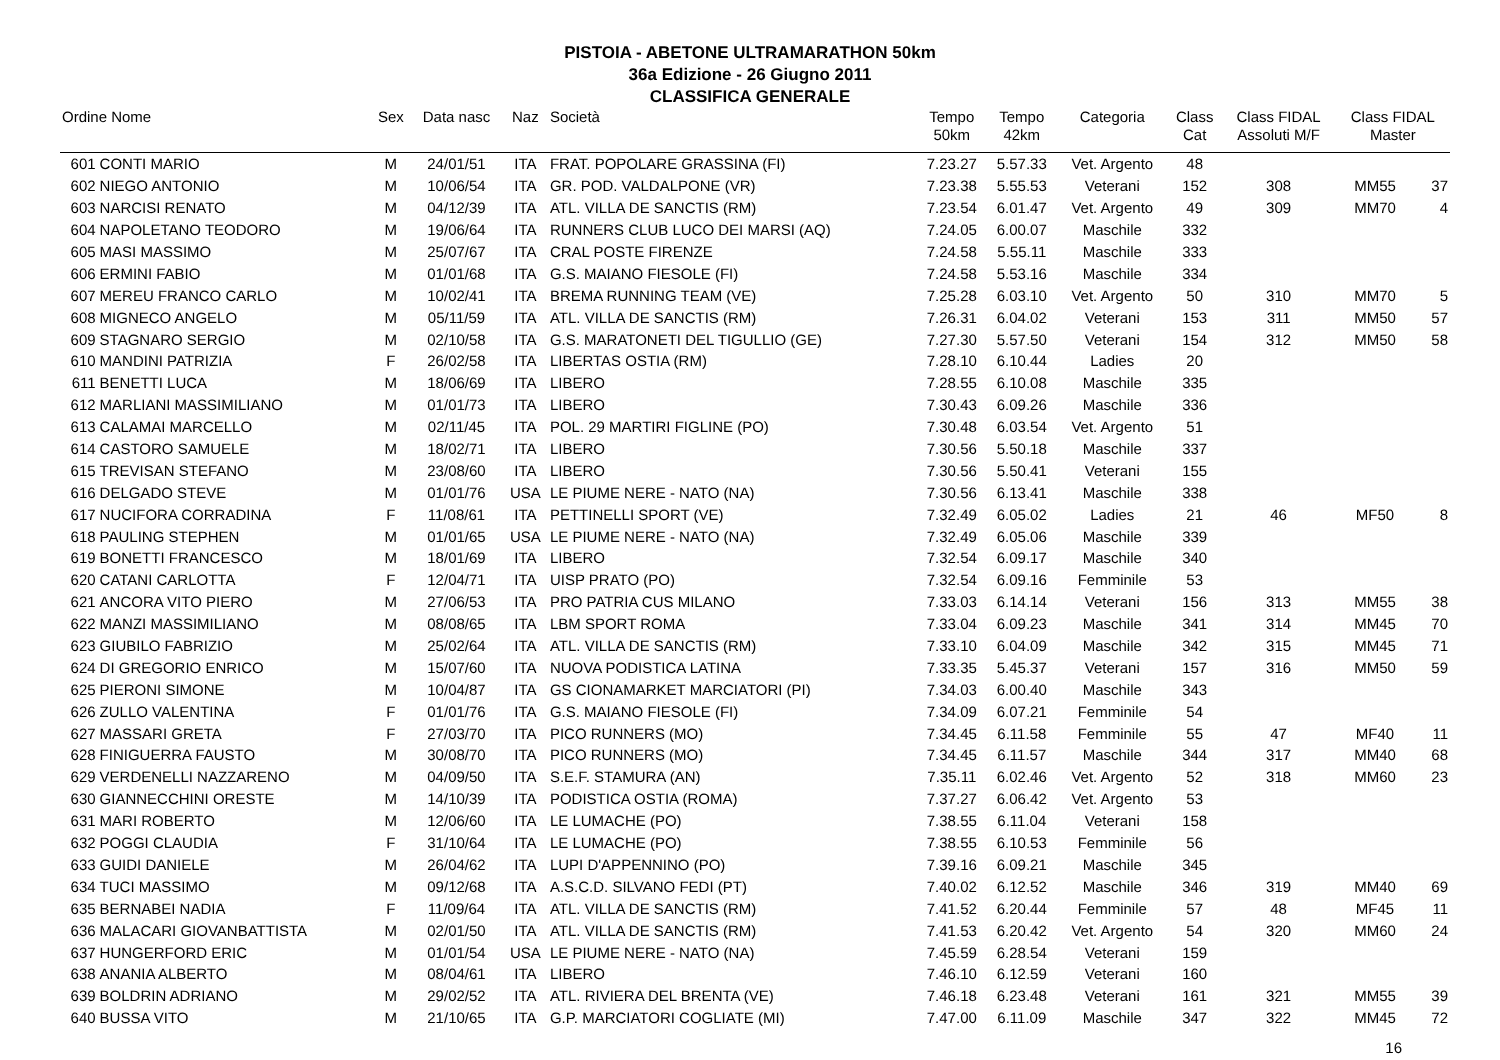PISTOIA - ABETONE ULTRAMARATHON 50km
36a Edizione - 26 Giugno 2011
CLASSIFICA GENERALE
| Ordine Nome | | Sex | Data nasc | Naz | Società | Tempo 50km | Tempo 42km | Categoria | Class Cat | Class FIDAL Assoluti M/F | Class FIDAL Master | |
| --- | --- | --- | --- | --- | --- | --- | --- | --- | --- | --- | --- | --- |
| 601 | CONTI MARIO | M | 24/01/51 | ITA | FRAT. POPOLARE GRASSINA (FI) | 7.23.27 | 5.57.33 | Vet. Argento | 48 | | | |
| 602 | NIEGO ANTONIO | M | 10/06/54 | ITA | GR. POD. VALDALPONE (VR) | 7.23.38 | 5.55.53 | Veterani | 152 | 308 | MM55 | 37 |
| 603 | NARCISI RENATO | M | 04/12/39 | ITA | ATL. VILLA DE SANCTIS (RM) | 7.23.54 | 6.01.47 | Vet. Argento | 49 | 309 | MM70 | 4 |
| 604 | NAPOLETANO TEODORO | M | 19/06/64 | ITA | RUNNERS CLUB LUCO DEI MARSI (AQ) | 7.24.05 | 6.00.07 | Maschile | 332 | | | |
| 605 | MASI MASSIMO | M | 25/07/67 | ITA | CRAL POSTE FIRENZE | 7.24.58 | 5.55.11 | Maschile | 333 | | | |
| 606 | ERMINI FABIO | M | 01/01/68 | ITA | G.S. MAIANO FIESOLE (FI) | 7.24.58 | 5.53.16 | Maschile | 334 | | | |
| 607 | MEREU FRANCO CARLO | M | 10/02/41 | ITA | BREMA RUNNING TEAM (VE) | 7.25.28 | 6.03.10 | Vet. Argento | 50 | 310 | MM70 | 5 |
| 608 | MIGNECO ANGELO | M | 05/11/59 | ITA | ATL. VILLA DE SANCTIS (RM) | 7.26.31 | 6.04.02 | Veterani | 153 | 311 | MM50 | 57 |
| 609 | STAGNARO SERGIO | M | 02/10/58 | ITA | G.S. MARATONETI DEL TIGULLIO (GE) | 7.27.30 | 5.57.50 | Veterani | 154 | 312 | MM50 | 58 |
| 610 | MANDINI PATRIZIA | F | 26/02/58 | ITA | LIBERTAS OSTIA (RM) | 7.28.10 | 6.10.44 | Ladies | 20 | | | |
| 611 | BENETTI LUCA | M | 18/06/69 | ITA | LIBERO | 7.28.55 | 6.10.08 | Maschile | 335 | | | |
| 612 | MARLIANI MASSIMILIANO | M | 01/01/73 | ITA | LIBERO | 7.30.43 | 6.09.26 | Maschile | 336 | | | |
| 613 | CALAMAI MARCELLO | M | 02/11/45 | ITA | POL. 29 MARTIRI FIGLINE (PO) | 7.30.48 | 6.03.54 | Vet. Argento | 51 | | | |
| 614 | CASTORO SAMUELE | M | 18/02/71 | ITA | LIBERO | 7.30.56 | 5.50.18 | Maschile | 337 | | | |
| 615 | TREVISAN STEFANO | M | 23/08/60 | ITA | LIBERO | 7.30.56 | 5.50.41 | Veterani | 155 | | | |
| 616 | DELGADO STEVE | M | 01/01/76 | USA | LE PIUME NERE - NATO (NA) | 7.30.56 | 6.13.41 | Maschile | 338 | | | |
| 617 | NUCIFORA CORRADINA | F | 11/08/61 | ITA | PETTINELLI SPORT (VE) | 7.32.49 | 6.05.02 | Ladies | 21 | 46 | MF50 | 8 |
| 618 | PAULING STEPHEN | M | 01/01/65 | USA | LE PIUME NERE - NATO (NA) | 7.32.49 | 6.05.06 | Maschile | 339 | | | |
| 619 | BONETTI FRANCESCO | M | 18/01/69 | ITA | LIBERO | 7.32.54 | 6.09.17 | Maschile | 340 | | | |
| 620 | CATANI CARLOTTA | F | 12/04/71 | ITA | UISP PRATO (PO) | 7.32.54 | 6.09.16 | Femminile | 53 | | | |
| 621 | ANCORA VITO PIERO | M | 27/06/53 | ITA | PRO PATRIA CUS MILANO | 7.33.03 | 6.14.14 | Veterani | 156 | 313 | MM55 | 38 |
| 622 | MANZI MASSIMILIANO | M | 08/08/65 | ITA | LBM SPORT ROMA | 7.33.04 | 6.09.23 | Maschile | 341 | 314 | MM45 | 70 |
| 623 | GIUBILO FABRIZIO | M | 25/02/64 | ITA | ATL. VILLA DE SANCTIS (RM) | 7.33.10 | 6.04.09 | Maschile | 342 | 315 | MM45 | 71 |
| 624 | DI GREGORIO ENRICO | M | 15/07/60 | ITA | NUOVA PODISTICA LATINA | 7.33.35 | 5.45.37 | Veterani | 157 | 316 | MM50 | 59 |
| 625 | PIERONI SIMONE | M | 10/04/87 | ITA | GS CIONAMARKET MARCIATORI (PI) | 7.34.03 | 6.00.40 | Maschile | 343 | | | |
| 626 | ZULLO VALENTINA | F | 01/01/76 | ITA | G.S. MAIANO FIESOLE (FI) | 7.34.09 | 6.07.21 | Femminile | 54 | | | |
| 627 | MASSARI GRETA | F | 27/03/70 | ITA | PICO RUNNERS (MO) | 7.34.45 | 6.11.58 | Femminile | 55 | 47 | MF40 | 11 |
| 628 | FINIGUERRA FAUSTO | M | 30/08/70 | ITA | PICO RUNNERS (MO) | 7.34.45 | 6.11.57 | Maschile | 344 | 317 | MM40 | 68 |
| 629 | VERDENELLI NAZZARENO | M | 04/09/50 | ITA | S.E.F. STAMURA (AN) | 7.35.11 | 6.02.46 | Vet. Argento | 52 | 318 | MM60 | 23 |
| 630 | GIANNECCHINI ORESTE | M | 14/10/39 | ITA | PODISTICA OSTIA (ROMA) | 7.37.27 | 6.06.42 | Vet. Argento | 53 | | | |
| 631 | MARI ROBERTO | M | 12/06/60 | ITA | LE LUMACHE (PO) | 7.38.55 | 6.11.04 | Veterani | 158 | | | |
| 632 | POGGI CLAUDIA | F | 31/10/64 | ITA | LE LUMACHE (PO) | 7.38.55 | 6.10.53 | Femminile | 56 | | | |
| 633 | GUIDI DANIELE | M | 26/04/62 | ITA | LUPI D'APPENNINO (PO) | 7.39.16 | 6.09.21 | Maschile | 345 | | | |
| 634 | TUCI MASSIMO | M | 09/12/68 | ITA | A.S.C.D. SILVANO FEDI (PT) | 7.40.02 | 6.12.52 | Maschile | 346 | 319 | MM40 | 69 |
| 635 | BERNABEI NADIA | F | 11/09/64 | ITA | ATL. VILLA DE SANCTIS (RM) | 7.41.52 | 6.20.44 | Femminile | 57 | 48 | MF45 | 11 |
| 636 | MALACARI GIOVANBATTISTA | M | 02/01/50 | ITA | ATL. VILLA DE SANCTIS (RM) | 7.41.53 | 6.20.42 | Vet. Argento | 54 | 320 | MM60 | 24 |
| 637 | HUNGERFORD ERIC | M | 01/01/54 | USA | LE PIUME NERE - NATO (NA) | 7.45.59 | 6.28.54 | Veterani | 159 | | | |
| 638 | ANANIA ALBERTO | M | 08/04/61 | ITA | LIBERO | 7.46.10 | 6.12.59 | Veterani | 160 | | | |
| 639 | BOLDRIN ADRIANO | M | 29/02/52 | ITA | ATL. RIVIERA DEL BRENTA (VE) | 7.46.18 | 6.23.48 | Veterani | 161 | 321 | MM55 | 39 |
| 640 | BUSSA VITO | M | 21/10/65 | ITA | G.P. MARCIATORI COGLIATE (MI) | 7.47.00 | 6.11.09 | Maschile | 347 | 322 | MM45 | 72 |
16